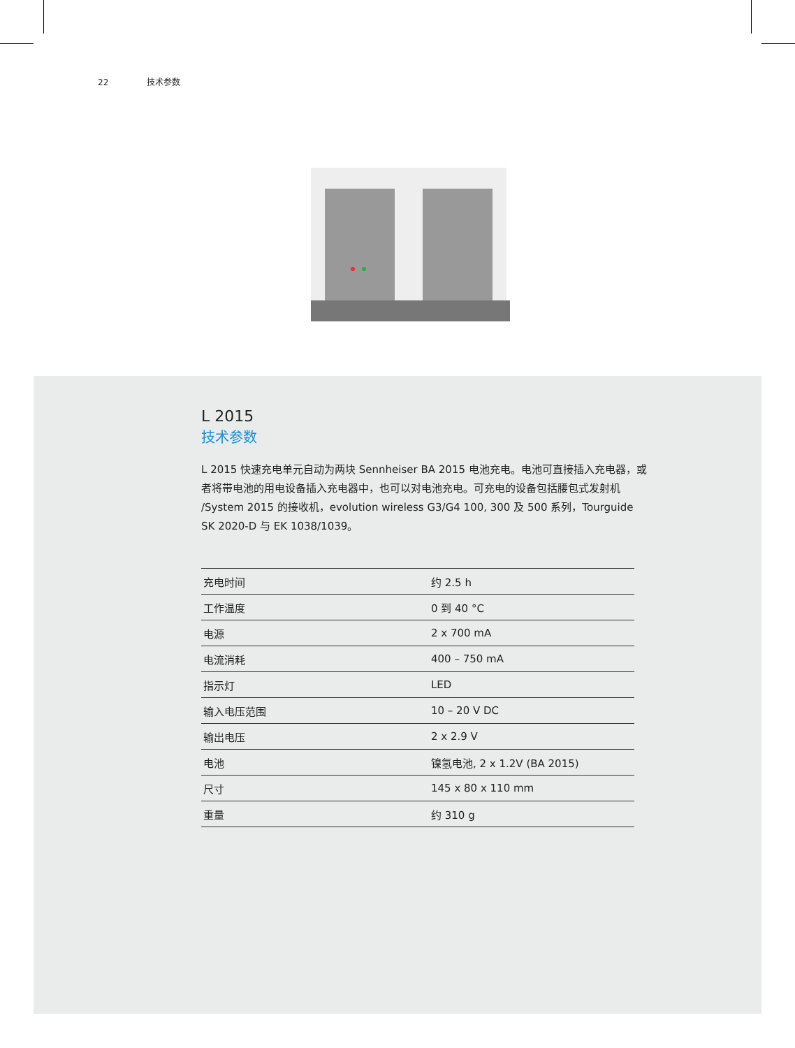22 技术参数
L 2015
技术参数
L 2015 快速充电单元自动为两块 Sennheiser BA 2015 电池充电。电池可直接插入充电器，或者将带电池的用电设备插入充电器中，也可以对电池充电。可充电的设备包括腰包式发射机 /System 2015 的接收机，evolution wireless G3/G4 100, 300 及 500 系列，Tourguide SK 2020-D 与 EK 1038/1039。
| 充电时间 | 约 2.5 h |
| 工作温度 | 0 到 40 °C |
| 电源 | 2 x 700 mA |
| 电流消耗 | 400 – 750 mA |
| 指示灯 | LED |
| 输入电压范围 | 10 – 20 V DC |
| 输出电压 | 2 x 2.9 V |
| 电池 | 镍氢电池, 2 x 1.2V (BA 2015) |
| 尺寸 | 145 x 80 x 110 mm |
| 重量 | 约 310 g |